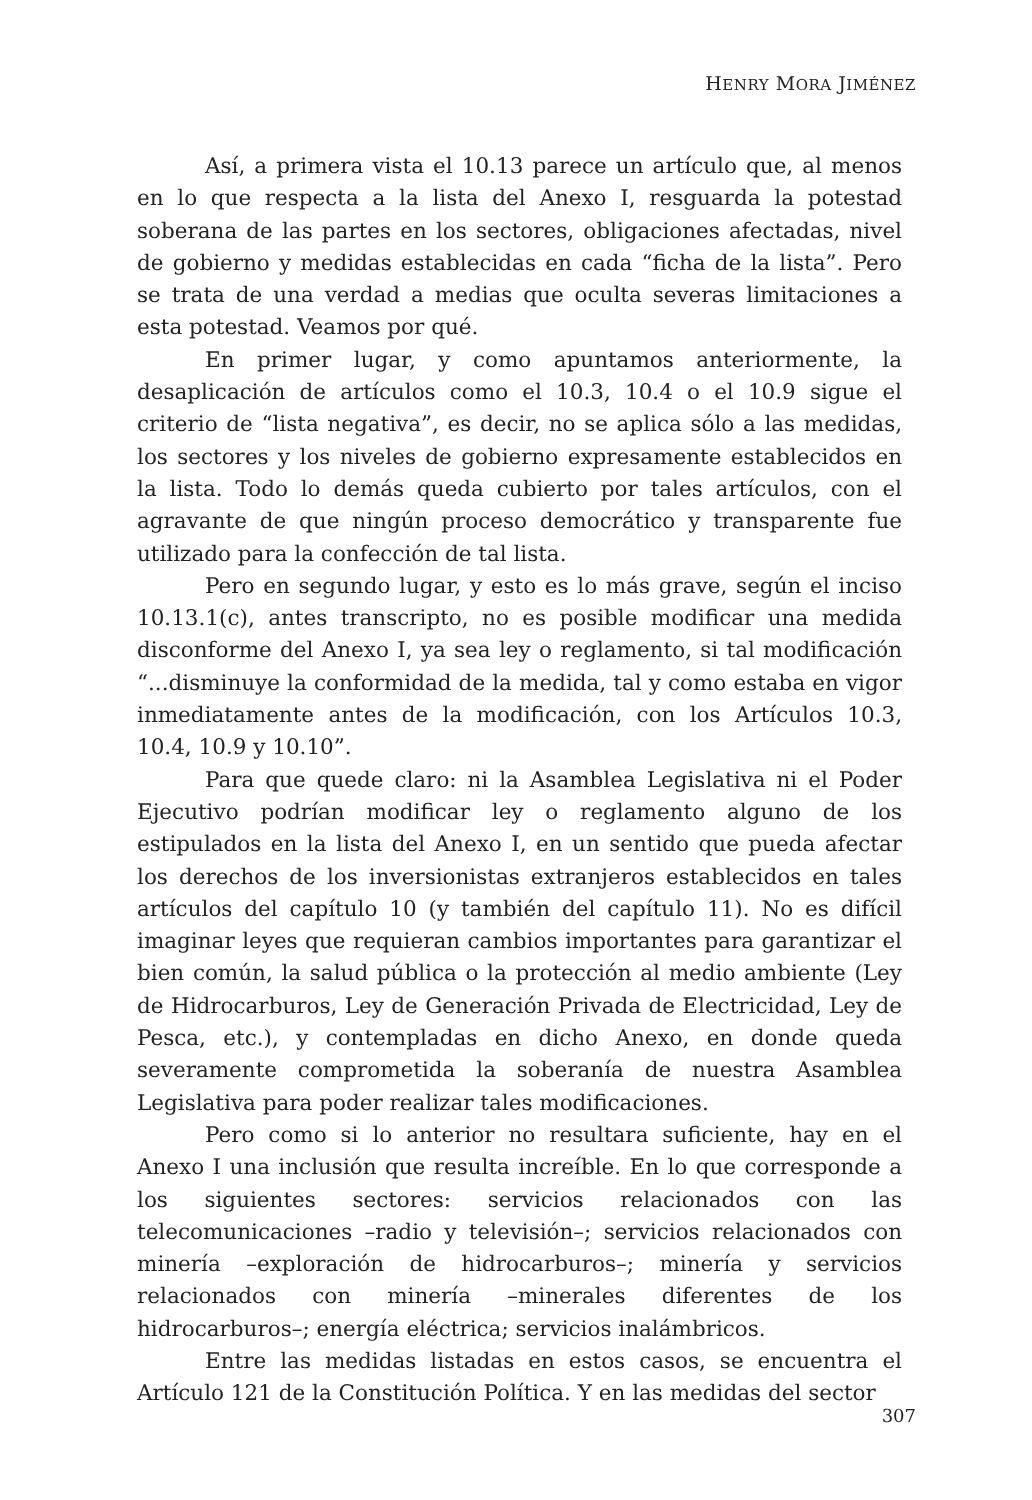HENRY MORA JIMÉNEZ
Así, a primera vista el 10.13 parece un artículo que, al menos en lo que respecta a la lista del Anexo I, resguarda la potestad soberana de las partes en los sectores, obligaciones afectadas, nivel de gobierno y medidas establecidas en cada “ficha de la lista”. Pero se trata de una verdad a medias que oculta severas limitaciones a esta potestad. Veamos por qué.
En primer lugar, y como apuntamos anteriormente, la desaplicación de artículos como el 10.3, 10.4 o el 10.9 sigue el criterio de “lista negativa”, es decir, no se aplica sólo a las medidas, los sectores y los niveles de gobierno expresamente establecidos en la lista. Todo lo demás queda cubierto por tales artículos, con el agravante de que ningún proceso democrático y transparente fue utilizado para la confección de tal lista.
Pero en segundo lugar, y esto es lo más grave, según el inciso 10.13.1(c), antes transcripto, no es posible modificar una medida disconforme del Anexo I, ya sea ley o reglamento, si tal modificación “...disminuye la conformidad de la medida, tal y como estaba en vigor inmediatamente antes de la modificación, con los Artículos 10.3, 10.4, 10.9 y 10.10”.
Para que quede claro: ni la Asamblea Legislativa ni el Poder Ejecutivo podrían modificar ley o reglamento alguno de los estipulados en la lista del Anexo I, en un sentido que pueda afectar los derechos de los inversionistas extranjeros establecidos en tales artículos del capítulo 10 (y también del capítulo 11). No es difícil imaginar leyes que requieran cambios importantes para garantizar el bien común, la salud pública o la protección al medio ambiente (Ley de Hidrocarburos, Ley de Generación Privada de Electricidad, Ley de Pesca, etc.), y contempladas en dicho Anexo, en donde queda severamente comprometida la soberanía de nuestra Asamblea Legislativa para poder realizar tales modificaciones.
Pero como si lo anterior no resultara suficiente, hay en el Anexo I una inclusión que resulta increíble. En lo que corresponde a los siguientes sectores: servicios relacionados con las telecomunicaciones –radio y televisión–; servicios relacionados con minería –exploración de hidrocarburos–; minería y servicios relacionados con minería –minerales diferentes de los hidrocarburos–; energía eléctrica; servicios inalámbricos.
Entre las medidas listadas en estos casos, se encuentra el Artículo 121 de la Constitución Política. Y en las medidas del sector
307